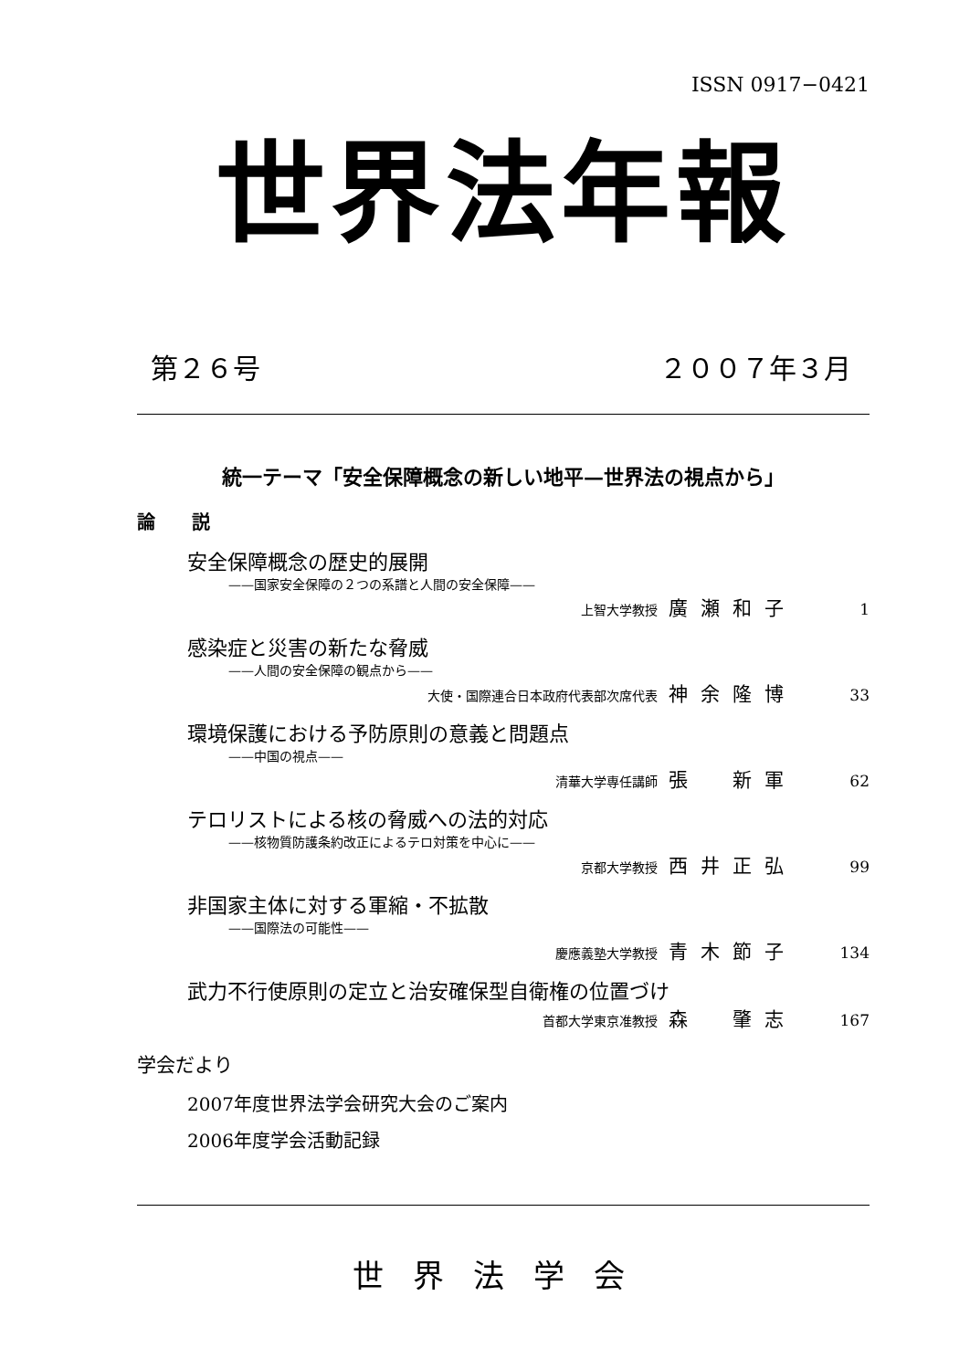ISSN 0917−0421
世界法年報
第２６号 ２００７年３月
統一テーマ「安全保障概念の新しい地平—世界法の視点から」
論　　説
安全保障概念の歴史的展開
——国家安全保障の２つの系譜と人間の安全保障——
上智大学教授 廣瀬和子 1
感染症と災害の新たな脅威
——人間の安全保障の観点から——
大使・国際連合日本政府代表部次席代表 神余隆博 33
環境保護における予防原則の意義と問題点
——中国の視点——
清華大学専任講師 張　新軍 62
テロリストによる核の脅威への法的対応
——核物質防護条約改正によるテロ対策を中心に——
京都大学教授 西井正弘 99
非国家主体に対する軍縮・不拡散
——国際法の可能性——
慶應義塾大学教授 青木節子 134
武力不行使原則の定立と治安確保型自衛権の位置づけ
首都大学東京准教授 森　肇志 167
学会だより
2007年度世界法学会研究大会のご案内
2006年度学会活動記録
世界法学会